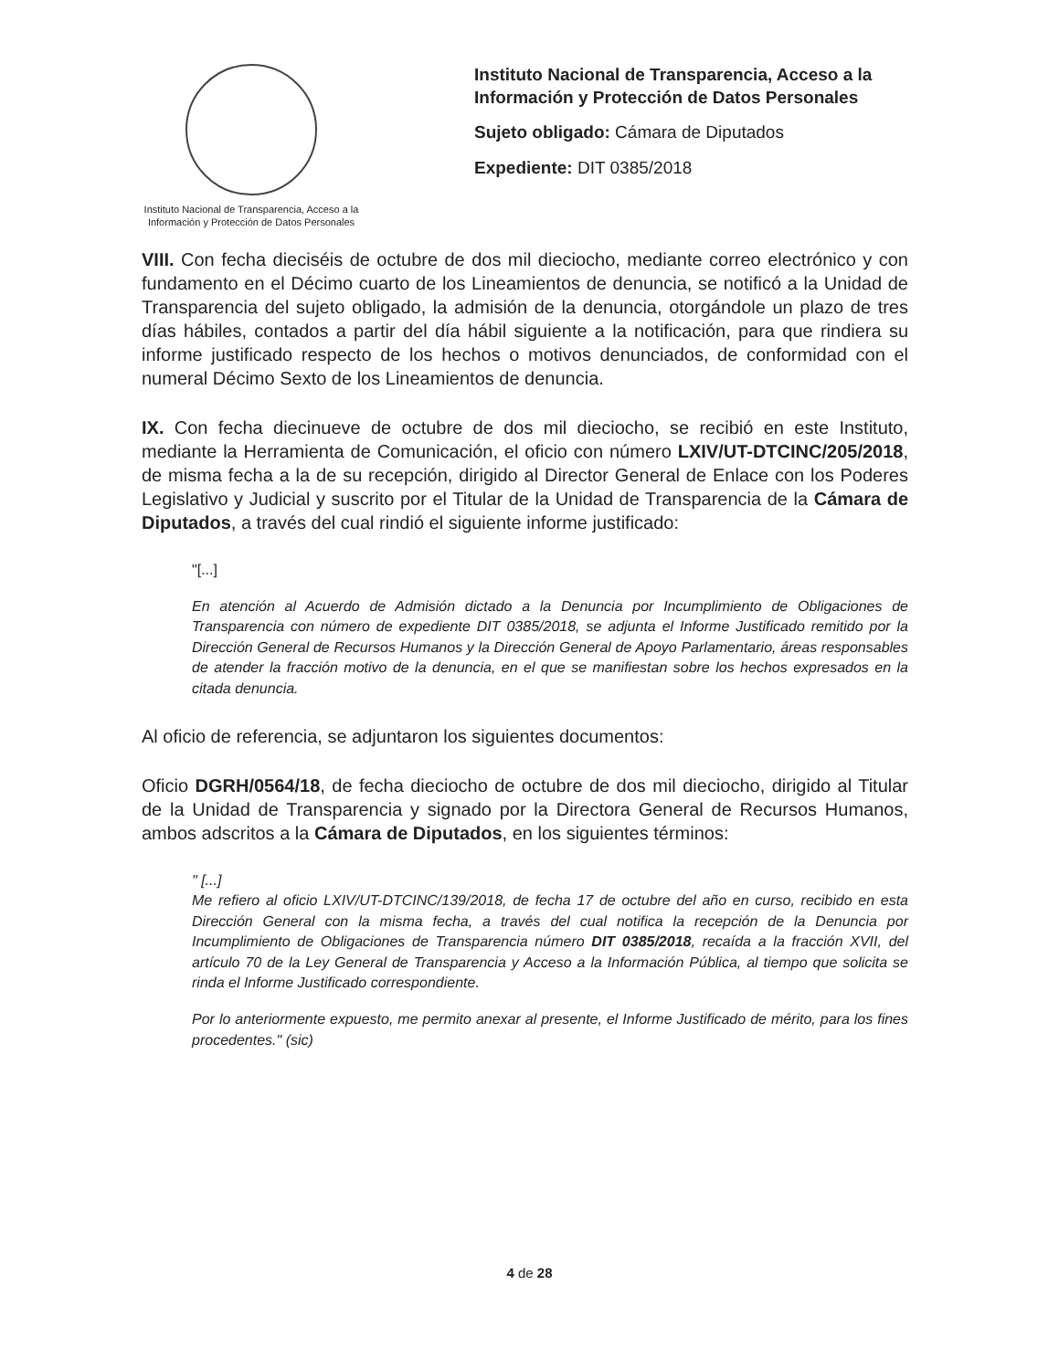Instituto Nacional de Transparencia, Acceso a la Información y Protección de Datos Personales
Instituto Nacional de Transparencia, Acceso a la Información y Protección de Datos Personales
Sujeto obligado: Cámara de Diputados
Expediente: DIT 0385/2018
VIII. Con fecha dieciséis de octubre de dos mil dieciocho, mediante correo electrónico y con fundamento en el Décimo cuarto de los Lineamientos de denuncia, se notificó a la Unidad de Transparencia del sujeto obligado, la admisión de la denuncia, otorgándole un plazo de tres días hábiles, contados a partir del día hábil siguiente a la notificación, para que rindiera su informe justificado respecto de los hechos o motivos denunciados, de conformidad con el numeral Décimo Sexto de los Lineamientos de denuncia.
IX. Con fecha diecinueve de octubre de dos mil dieciocho, se recibió en este Instituto, mediante la Herramienta de Comunicación, el oficio con número LXIV/UT-DTCINC/205/2018, de misma fecha a la de su recepción, dirigido al Director General de Enlace con los Poderes Legislativo y Judicial y suscrito por el Titular de la Unidad de Transparencia de la Cámara de Diputados, a través del cual rindió el siguiente informe justificado:
"[...]
En atención al Acuerdo de Admisión dictado a la Denuncia por Incumplimiento de Obligaciones de Transparencia con número de expediente DIT 0385/2018, se adjunta el Informe Justificado remitido por la Dirección General de Recursos Humanos y la Dirección General de Apoyo Parlamentario, áreas responsables de atender la fracción motivo de la denuncia, en el que se manifiestan sobre los hechos expresados en la citada denuncia.
Al oficio de referencia, se adjuntaron los siguientes documentos:
Oficio DGRH/0564/18, de fecha dieciocho de octubre de dos mil dieciocho, dirigido al Titular de la Unidad de Transparencia y signado por la Directora General de Recursos Humanos, ambos adscritos a la Cámara de Diputados, en los siguientes términos:
" [...]
Me refiero al oficio LXIV/UT-DTCINC/139/2018, de fecha 17 de octubre del año en curso, recibido en esta Dirección General con la misma fecha, a través del cual notifica la recepción de la Denuncia por Incumplimiento de Obligaciones de Transparencia número DIT 0385/2018, recaída a la fracción XVII, del artículo 70 de la Ley General de Transparencia y Acceso a la Información Pública, al tiempo que solicita se rinda el Informe Justificado correspondiente.
Por lo anteriormente expuesto, me permito anexar al presente, el Informe Justificado de mérito, para los fines procedentes." (sic)
4 de 28